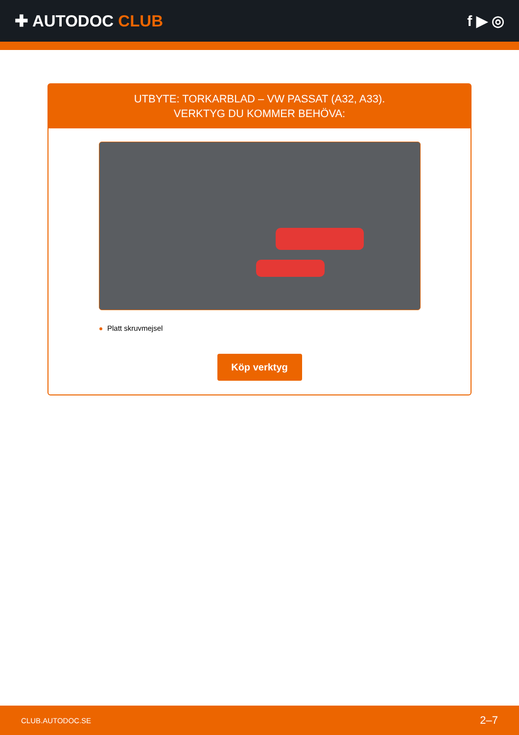✚ AUTODOC CLUB f ▶ ◎
UTBYTE: TORKARBLAD – VW PASSAT (A32, A33).
VERKTYG DU KOMMER BEHÖVA:
Platt skruvmejsel
Köp verktyg
CLUB.AUTODOC.SE 2–7